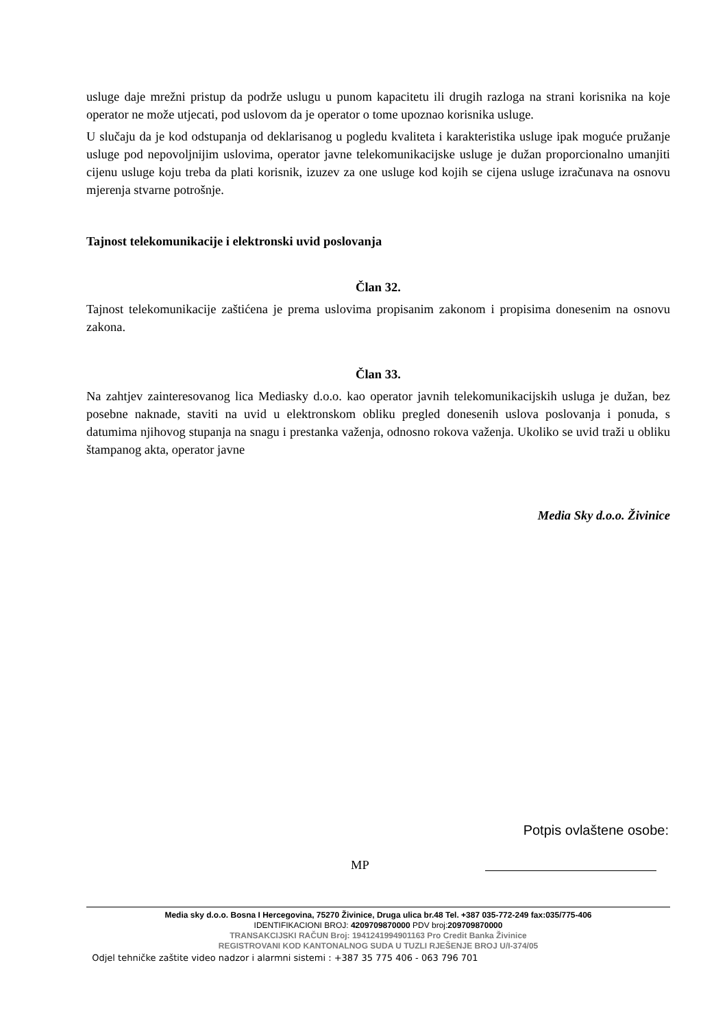usluge daje mrežni pristup da podrže uslugu u punom kapacitetu ili drugih razloga na strani korisnika na koje operator ne može utjecati, pod uslovom da je operator o tome upoznao korisnika usluge.
U slučaju da je kod odstupanja od deklarisanog u pogledu kvaliteta i karakteristika usluge ipak moguće pružanje usluge pod nepovoljnijim uslovima, operator javne telekomunikacijske usluge je dužan proporcionalno umanjiti cijenu usluge koju treba da plati korisnik, izuzev za one usluge kod kojih se cijena usluge izračunava na osnovu mjerenja stvarne potrošnje.
Tajnost telekomunikacije i elektronski uvid poslovanja
Član 32.
Tajnost telekomunikacije zaštićena je prema uslovima propisanim zakonom i propisima donesenim na osnovu zakona.
Član 33.
Na zahtjev zainteresovanog lica Mediasky d.o.o. kao operator javnih telekomunikacijskih usluga je dužan, bez posebne naknade, staviti na uvid u elektronskom obliku pregled donesenih uslova poslovanja i ponuda, s datumima njihovog stupanja na snagu i prestanka važenja, odnosno rokova važenja. Ukoliko se uvid traži u obliku štampanog akta, operator javne
Media Sky d.o.o. Živinice
Potpis ovlaštene osobe:
MP
Media sky d.o.o. Bosna I Hercegovina, 75270 Živinice, Druga ulica br.48 Tel. +387 035-772-249 fax:035/775-406
IDENTIFIKACIONI BROJ: 4209709870000 PDV broj:209709870000
TRANSAKCIJSKI RAČUN Broj: 1941241994901163 Pro Credit Banka Živinice
REGISTROVANI KOD KANTONALNOG SUDA U TUZLI RJEŠENJE BROJ U/I-374/05
Odjel tehničke zaštite video nadzor i alarmni sistemi : +387 35 775 406 - 063 796 701